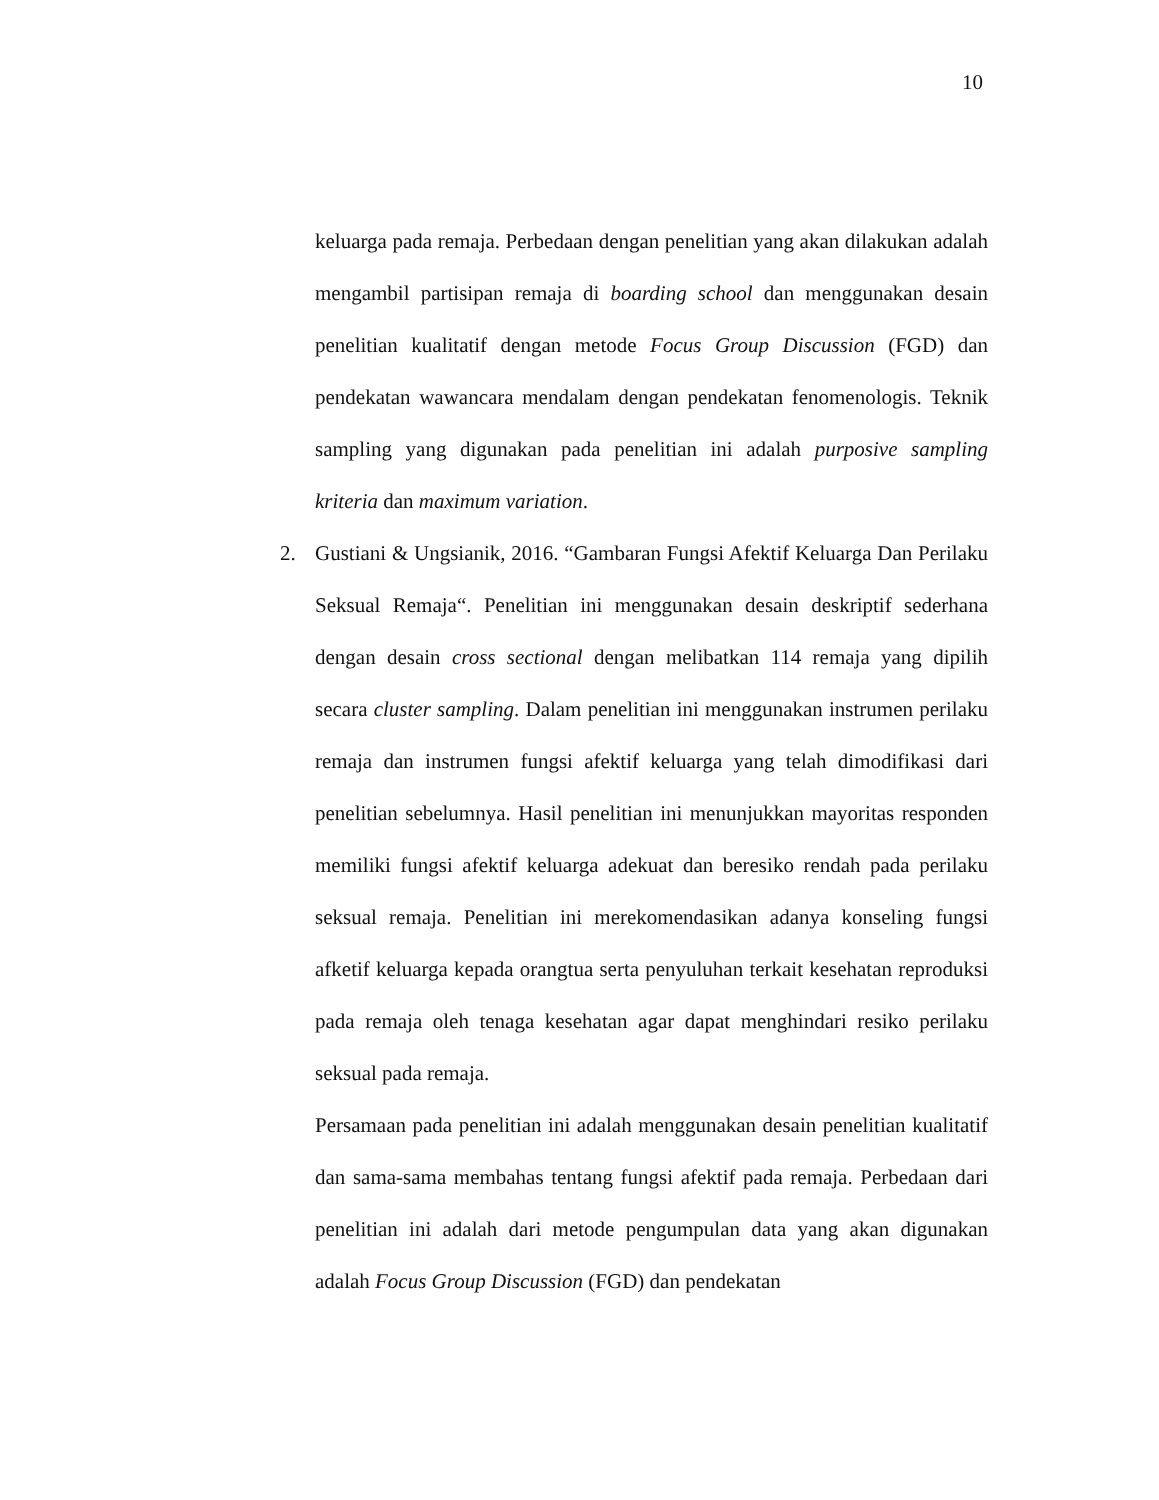10
keluarga pada remaja. Perbedaan dengan penelitian yang akan dilakukan adalah mengambil partisipan remaja di boarding school dan menggunakan desain penelitian kualitatif dengan metode Focus Group Discussion (FGD) dan pendekatan wawancara mendalam dengan pendekatan fenomenologis. Teknik sampling yang digunakan pada penelitian ini adalah purposive sampling kriteria dan maximum variation.
2. Gustiani & Ungsianik, 2016. “Gambaran Fungsi Afektif Keluarga Dan Perilaku Seksual Remaja“. Penelitian ini menggunakan desain deskriptif sederhana dengan desain cross sectional dengan melibatkan 114 remaja yang dipilih secara cluster sampling. Dalam penelitian ini menggunakan instrumen perilaku remaja dan instrumen fungsi afektif keluarga yang telah dimodifikasi dari penelitian sebelumnya. Hasil penelitian ini menunjukkan mayoritas responden memiliki fungsi afektif keluarga adekuat dan beresiko rendah pada perilaku seksual remaja. Penelitian ini merekomendasikan adanya konseling fungsi afketif keluarga kepada orangtua serta penyuluhan terkait kesehatan reproduksi pada remaja oleh tenaga kesehatan agar dapat menghindari resiko perilaku seksual pada remaja.
Persamaan pada penelitian ini adalah menggunakan desain penelitian kualitatif dan sama-sama membahas tentang fungsi afektif pada remaja. Perbedaan dari penelitian ini adalah dari metode pengumpulan data yang akan digunakan adalah Focus Group Discussion (FGD) dan pendekatan